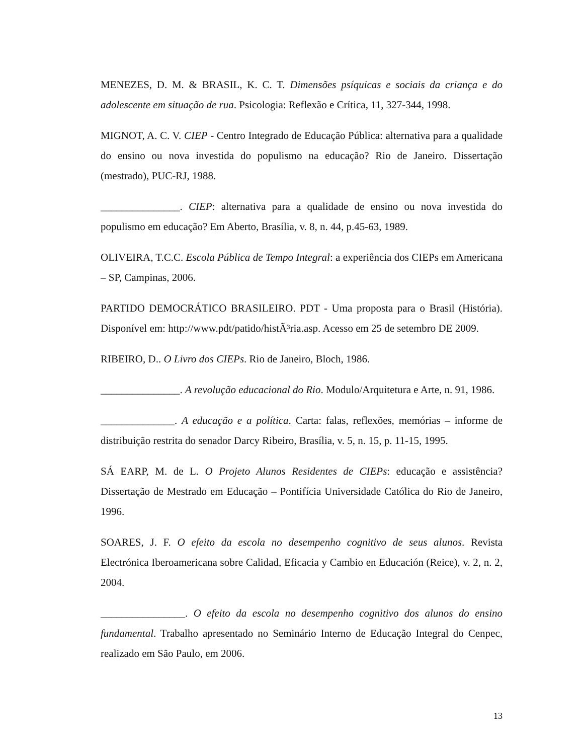MENEZES, D. M. & BRASIL, K. C. T. Dimensões psíquicas e sociais da criança e do adolescente em situação de rua. Psicologia: Reflexão e Crítica, 11, 327-344, 1998.
MIGNOT, A. C. V. CIEP - Centro Integrado de Educação Pública: alternativa para a qualidade do ensino ou nova investida do populismo na educação? Rio de Janeiro. Dissertação (mestrado), PUC-RJ, 1988.
_______________. CIEP: alternativa para a qualidade de ensino ou nova investida do populismo em educação? Em Aberto, Brasília, v. 8, n. 44, p.45-63, 1989.
OLIVEIRA, T.C.C. Escola Pública de Tempo Integral: a experiência dos CIEPs em Americana – SP, Campinas, 2006.
PARTIDO DEMOCRÁTICO BRASILEIRO. PDT - Uma proposta para o Brasil (História). Disponível em: http://www.pdt/patido/histÃ³ria.asp. Acesso em 25 de setembro DE 2009.
RIBEIRO, D.. O Livro dos CIEPs. Rio de Janeiro, Bloch, 1986.
_______________. A revolução educacional do Rio. Modulo/Arquitetura e Arte, n. 91, 1986.
______________. A educação e a política. Carta: falas, reflexões, memórias – informe de distribuição restrita do senador Darcy Ribeiro, Brasília, v. 5, n. 15, p. 11-15, 1995.
SÁ EARP, M. de L. O Projeto Alunos Residentes de CIEPs: educação e assistência? Dissertação de Mestrado em Educação – Pontifícia Universidade Católica do Rio de Janeiro, 1996.
SOARES, J. F. O efeito da escola no desempenho cognitivo de seus alunos. Revista Electrónica Iberoamericana sobre Calidad, Eficacia y Cambio en Educación (Reice), v. 2, n. 2, 2004.
________________. O efeito da escola no desempenho cognitivo dos alunos do ensino fundamental. Trabalho apresentado no Seminário Interno de Educação Integral do Cenpec, realizado em São Paulo, em 2006.
13